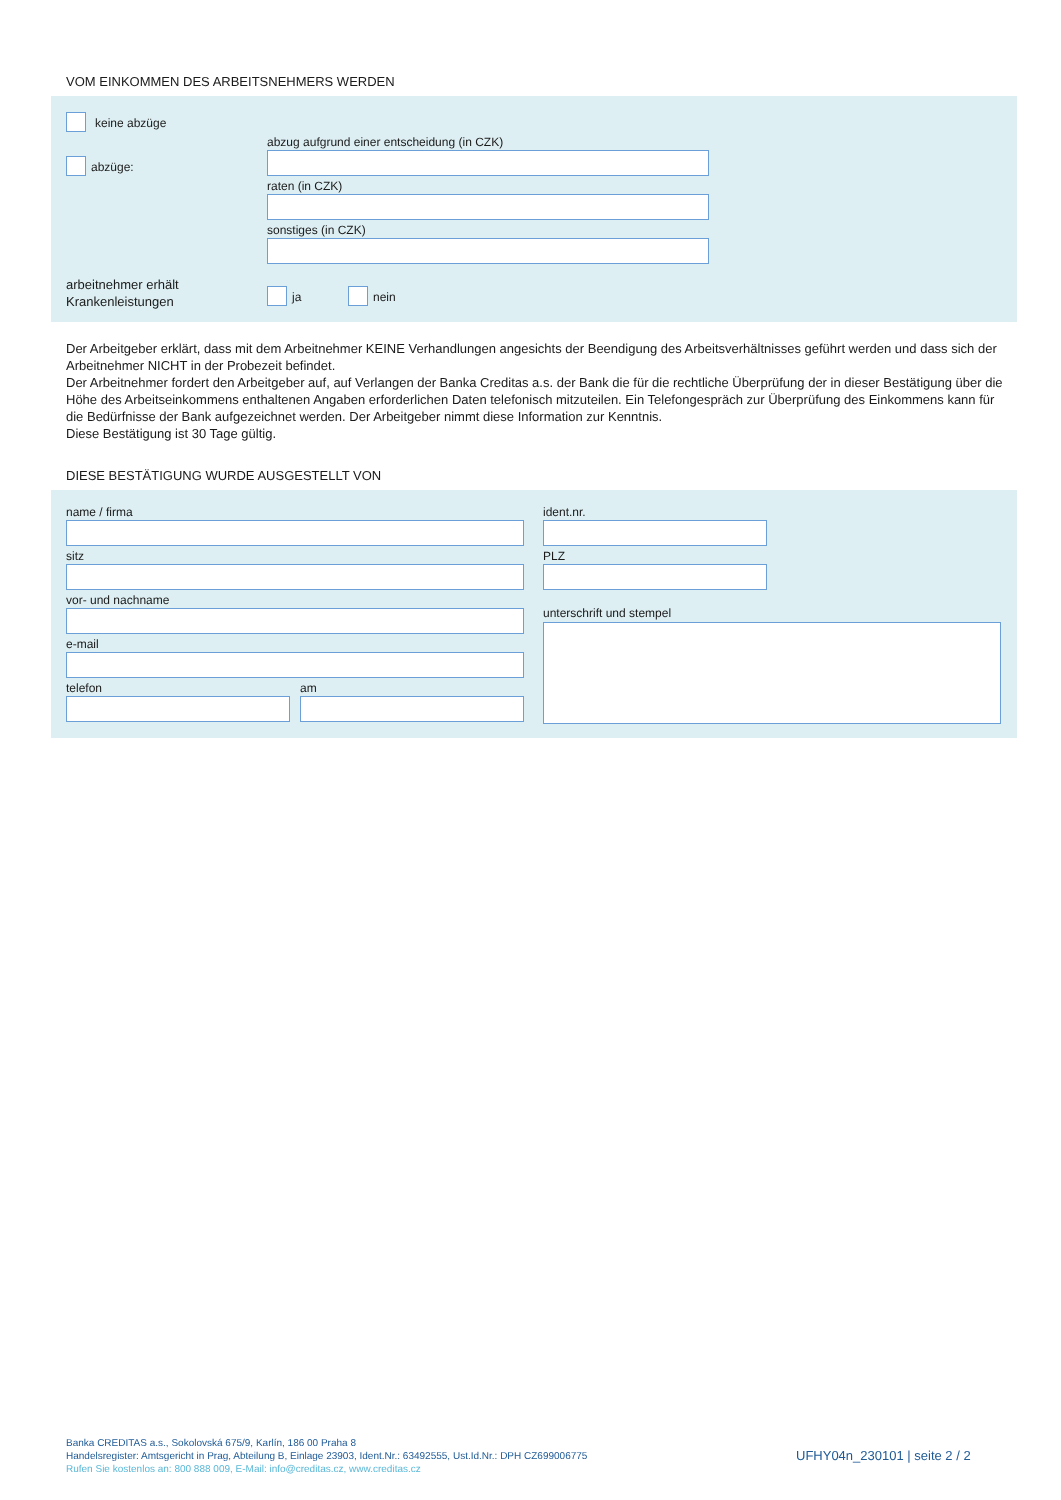VOM EINKOMMEN DES ARBEITSNEHMERS WERDEN
keine abzüge
abzug aufgrund einer entscheidung (in CZK)
abzüge:
raten (in CZK)
sonstiges (in CZK)
arbeitnehmer erhält
Krankenleistungen
ja nein
Der Arbeitgeber erklärt, dass mit dem Arbeitnehmer KEINE Verhandlungen angesichts der Beendigung des Arbeitsverhältnisses geführt werden und dass sich der Arbeitnehmer NICHT in der Probezeit befindet.
Der Arbeitnehmer fordert den Arbeitgeber auf, auf Verlangen der Banka Creditas a.s. der Bank die für die rechtliche Überprüfung der in dieser Bestätigung über die Höhe des Arbeitseinkommens enthaltenen Angaben erforderlichen Daten telefonisch mitzuteilen. Ein Telefongespräch zur Überprüfung des Einkommens kann für die Bedürfnisse der Bank aufgezeichnet werden. Der Arbeitgeber nimmt diese Information zur Kenntnis.
Diese Bestätigung ist 30 Tage gültig.
DIESE BESTÄTIGUNG WURDE AUSGESTELLT VON
name / firma ident.nr.
sitz PLZ
vor- und nachname
unterschrift und stempel
e-mail
telefon am
Banka CREDITAS a.s., Sokolovská 675/9, Karlín, 186 00 Praha 8
Handelsregister: Amtsgericht in Prag, Abteilung B, Einlage 23903, Ident.Nr.: 63492555, Ust.Id.Nr.: DPH CZ699006775
Rufen Sie kostenlos an: 800 888 009, E-Mail: info@creditas.cz, www.creditas.cz
UFHY04n_230101 | seite 2 / 2